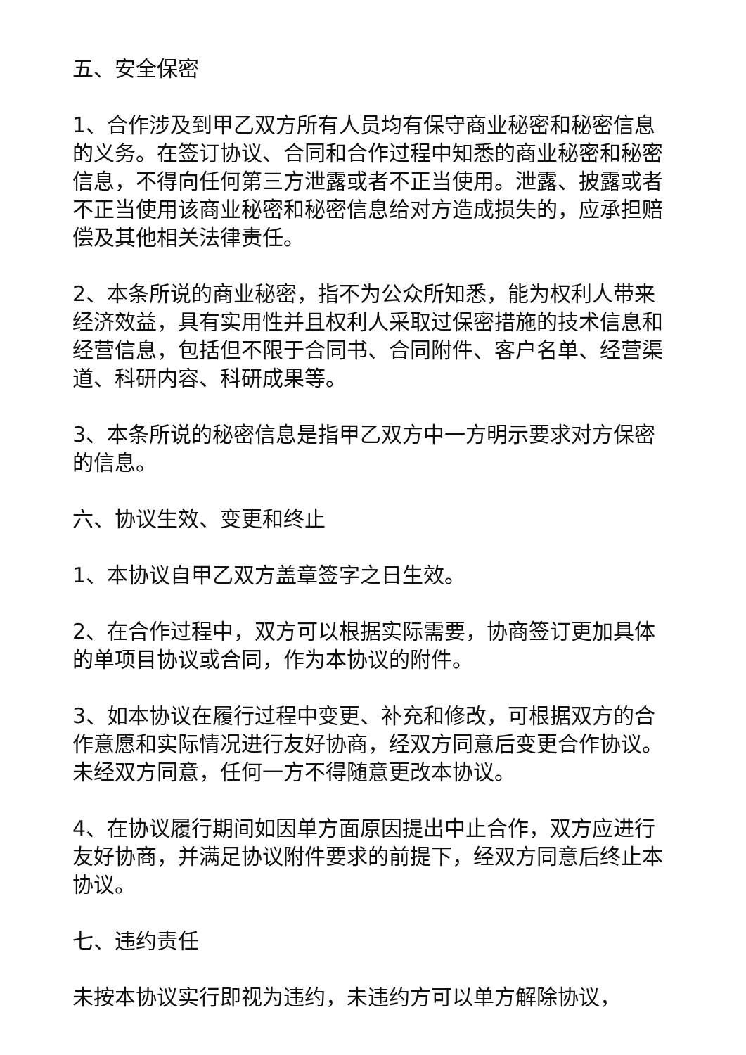五、安全保密
1、合作涉及到甲乙双方所有人员均有保守商业秘密和秘密信息的义务。在签订协议、合同和合作过程中知悉的商业秘密和秘密信息，不得向任何第三方泄露或者不正当使用。泄露、披露或者不正当使用该商业秘密和秘密信息给对方造成损失的，应承担赔偿及其他相关法律责任。
2、本条所说的商业秘密，指不为公众所知悉，能为权利人带来经济效益，具有实用性并且权利人采取过保密措施的技术信息和经营信息，包括但不限于合同书、合同附件、客户名单、经营渠道、科研内容、科研成果等。
3、本条所说的秘密信息是指甲乙双方中一方明示要求对方保密的信息。
六、协议生效、变更和终止
1、本协议自甲乙双方盖章签字之日生效。
2、在合作过程中，双方可以根据实际需要，协商签订更加具体的单项目协议或合同，作为本协议的附件。
3、如本协议在履行过程中变更、补充和修改，可根据双方的合作意愿和实际情况进行友好协商，经双方同意后变更合作协议。未经双方同意，任何一方不得随意更改本协议。
4、在协议履行期间如因单方面原因提出中止合作，双方应进行友好协商，并满足协议附件要求的前提下，经双方同意后终止本协议。
七、违约责任
未按本协议实行即视为违约，未违约方可以单方解除协议，